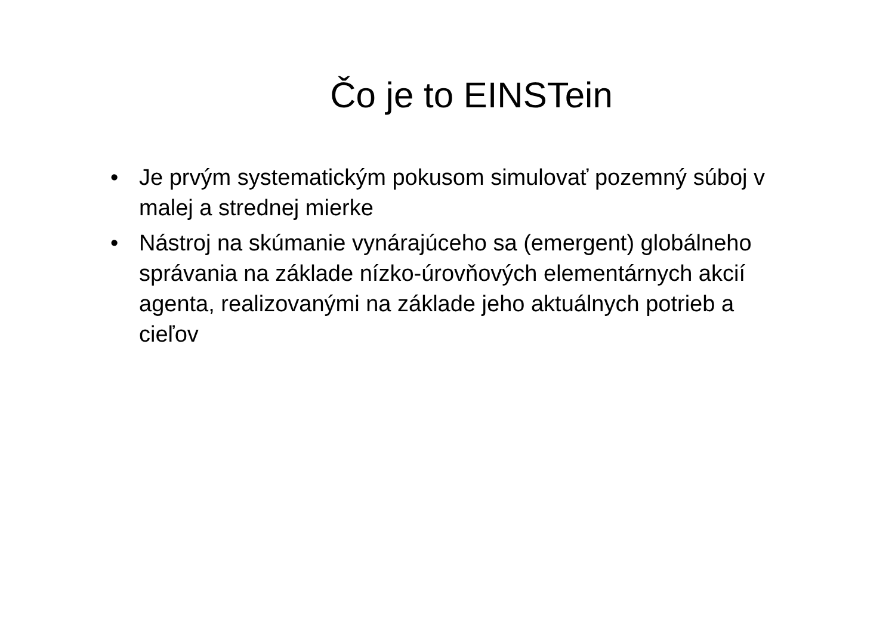Čo je to EINSTein
• Je prvým systematickým pokusom simulovať pozemný súboj v malej a strednej mierke
• Nástroj na skúmanie vynárajúceho sa (emergent) globálneho správania na základe nízko-úrovňových elementárnych akcií agenta, realizovanými na základe jeho aktuálnych potrieb a cieľov